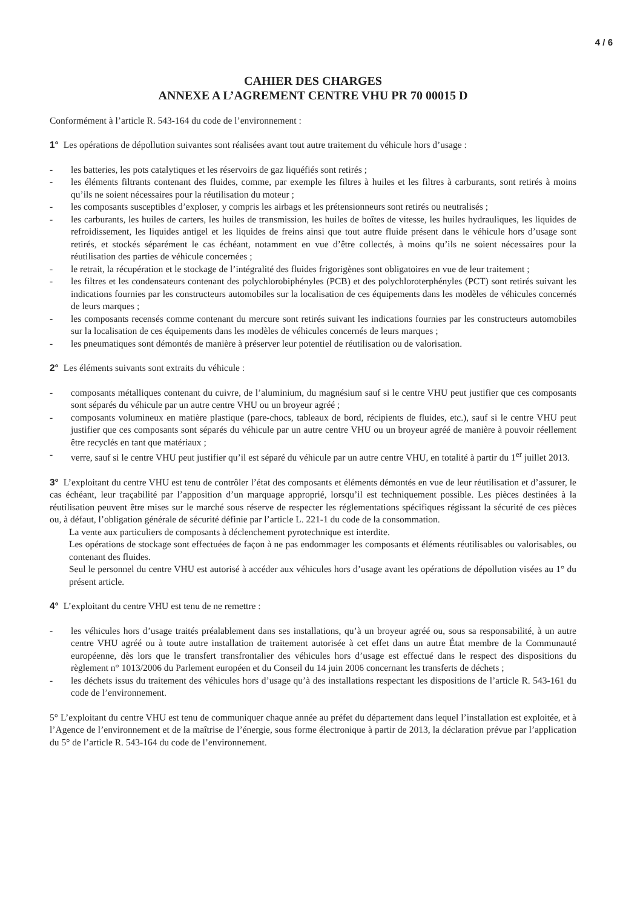4 / 6
CAHIER DES CHARGES
ANNEXE A L’AGREMENT CENTRE VHU PR 70 00015 D
Conformément à l’article R. 543-164 du code de l’environnement :
1° Les opérations de dépollution suivantes sont réalisées avant tout autre traitement du véhicule hors d’usage :
- les batteries, les pots catalytiques et les réservoirs de gaz liquéfiés sont retirés ;
- les éléments filtrants contenant des fluides, comme, par exemple les filtres à huiles et les filtres à carburants, sont retirés à moins qu’ils ne soient nécessaires pour la réutilisation du moteur ;
- les composants susceptibles d’exploser, y compris les airbags et les prétensionneurs sont retirés ou neutralisés ;
- les carburants, les huiles de carters, les huiles de transmission, les huiles de boîtes de vitesse, les huiles hydrauliques, les liquides de refroidissement, les liquides antigel et les liquides de freins ainsi que tout autre fluide présent dans le véhicule hors d’usage sont retirés, et stockés séparément le cas échéant, notamment en vue d’être collectés, à moins qu’ils ne soient nécessaires pour la réutilisation des parties de véhicule concernées ;
- le retrait, la récupération et le stockage de l’intégralité des fluides frigorigènes sont obligatoires en vue de leur traitement ;
- les filtres et les condensateurs contenant des polychlorobiphényles (PCB) et des polychloroterphényles (PCT) sont retirés suivant les indications fournies par les constructeurs automobiles sur la localisation de ces équipements dans les modèles de véhicules concernés de leurs marques ;
- les composants recensés comme contenant du mercure sont retirés suivant les indications fournies par les constructeurs automobiles sur la localisation de ces équipements dans les modèles de véhicules concernés de leurs marques ;
- les pneumatiques sont démontés de manière à préserver leur potentiel de réutilisation ou de valorisation.
2° Les éléments suivants sont extraits du véhicule :
- composants métalliques contenant du cuivre, de l’aluminium, du magnésium sauf si le centre VHU peut justifier que ces composants sont séparés du véhicule par un autre centre VHU ou un broyeur agréé ;
- composants volumineux en matière plastique (pare-chocs, tableaux de bord, récipients de fluides, etc.), sauf si le centre VHU peut justifier que ces composants sont séparés du véhicule par un autre centre VHU ou un broyeur agréé de manière à pouvoir réellement être recyclés en tant que matériaux ;
- verre, sauf si le centre VHU peut justifier qu’il est séparé du véhicule par un autre centre VHU, en totalité à partir du 1<sup>er</sup> juillet 2013.
3° L’exploitant du centre VHU est tenu de contrôler l’état des composants et éléments démontés en vue de leur réutilisation et d’assurer, le cas échéant, leur traçabilité par l’apposition d’un marquage approprié, lorsqu’il est techniquement possible. Les pièces destinées à la réutilisation peuvent être mises sur le marché sous réserve de respecter les réglementations spécifiques régissant la sécurité de ces pièces ou, à défaut, l’obligation générale de sécurité définie par l’article L. 221-1 du code de la consommation.
La vente aux particuliers de composants à déclenchement pyrotechnique est interdite.
Les opérations de stockage sont effectuées de façon à ne pas endommager les composants et éléments réutilisables ou valorisables, ou contenant des fluides.
Seul le personnel du centre VHU est autorisé à accéder aux véhicules hors d’usage avant les opérations de dépollution visées au 1° du présent article.
4° L’exploitant du centre VHU est tenu de ne remettre :
- les véhicules hors d’usage traités préalablement dans ses installations, qu’à un broyeur agréé ou, sous sa responsabilité, à un autre centre VHU agréé ou à toute autre installation de traitement autorisée à cet effet dans un autre État membre de la Communauté européenne, dès lors que le transfert transfrontalier des véhicules hors d’usage est effectué dans le respect des dispositions du règlement n° 1013/2006 du Parlement européen et du Conseil du 14 juin 2006 concernant les transferts de déchets ;
- les déchets issus du traitement des véhicules hors d’usage qu’à des installations respectant les dispositions de l’article R. 543-161 du code de l’environnement.
5° L’exploitant du centre VHU est tenu de communiquer chaque année au préfet du département dans lequel l’installation est exploitée, et à l’Agence de l’environnement et de la maîtrise de l’énergie, sous forme électronique à partir de 2013, la déclaration prévue par l’application du 5° de l’article R. 543-164 du code de l’environnement.